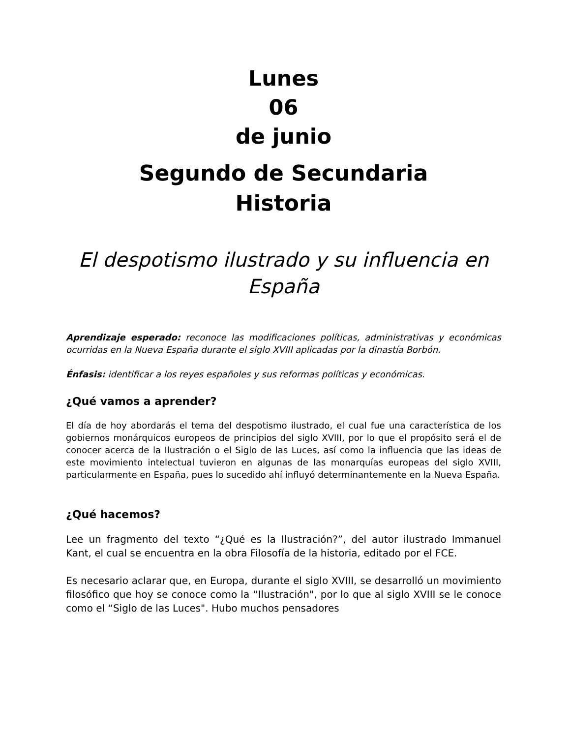Lunes
06
de junio
Segundo de Secundaria
Historia
El despotismo ilustrado y su influencia en España
Aprendizaje esperado: reconoce las modificaciones políticas, administrativas y económicas ocurridas en la Nueva España durante el siglo XVIII aplicadas por la dinastía Borbón.
Énfasis: identificar a los reyes españoles y sus reformas políticas y económicas.
¿Qué vamos a aprender?
El día de hoy abordarás el tema del despotismo ilustrado, el cual fue una característica de los gobiernos monárquicos europeos de principios del siglo XVIII, por lo que el propósito será el de conocer acerca de la Ilustración o el Siglo de las Luces, así como la influencia que las ideas de este movimiento intelectual tuvieron en algunas de las monarquías europeas del siglo XVIII, particularmente en España, pues lo sucedido ahí influyó determinantemente en la Nueva España.
¿Qué hacemos?
Lee un fragmento del texto “¿Qué es la Ilustración?”, del autor ilustrado Immanuel Kant, el cual se encuentra en la obra Filosofía de la historia, editado por el FCE.
Es necesario aclarar que, en Europa, durante el siglo XVIII, se desarrolló un movimiento filosófico que hoy se conoce como la “Ilustración", por lo que al siglo XVIII se le conoce como el “Siglo de las Luces". Hubo muchos pensadores